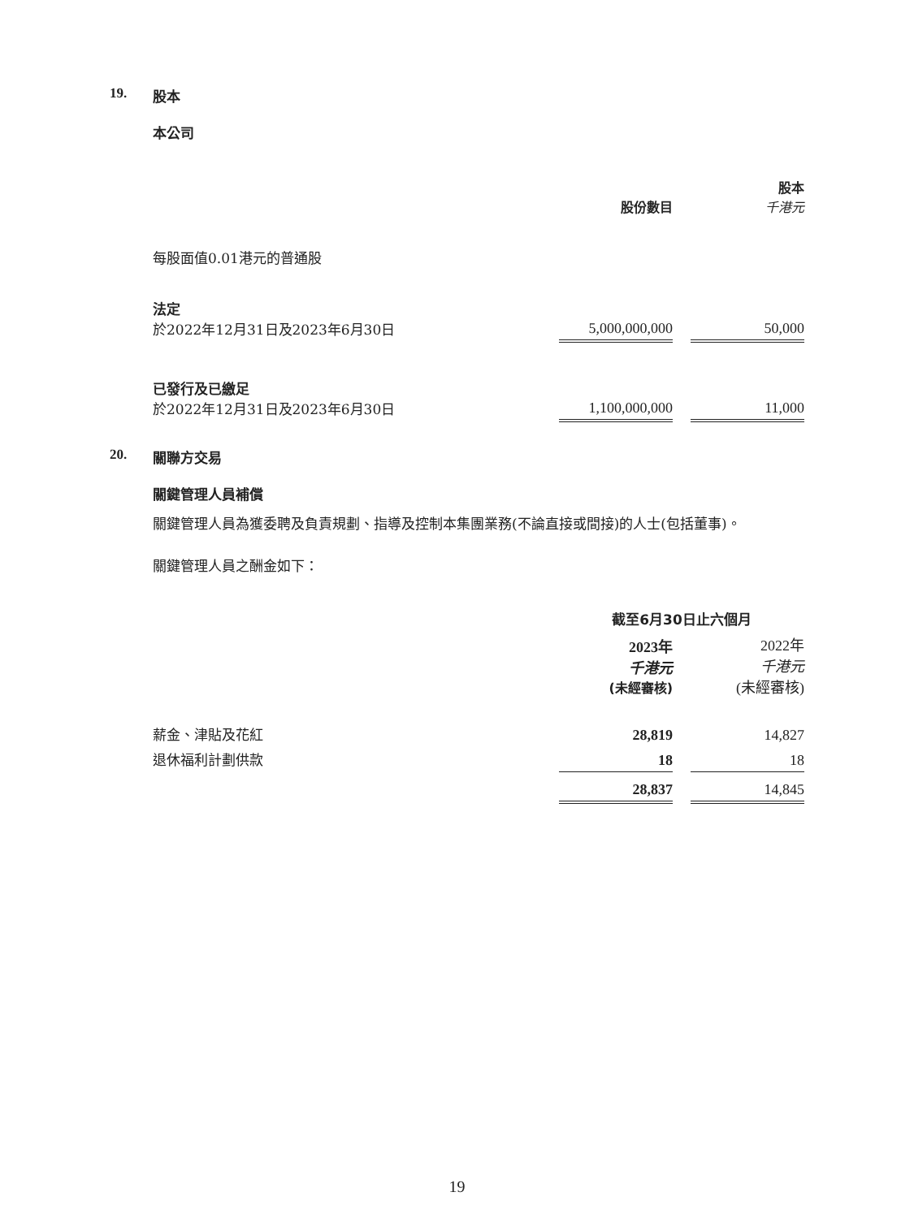19. 股本
本公司
| | 股份數目 | | 股本 千港元 |
| 每股面值0.01港元的普通股 | | | |
| 法定 於2022年12月31日及2023年6月30日 | 5,000,000,000 | | 50,000 |
| 已發行及已繳足 於2022年12月31日及2023年6月30日 | 1,100,000,000 | | 11,000 |
20. 關聯方交易
關鍵管理人員補償
關鍵管理人員為獲委聘及負責規劃、指導及控制本集團業務(不論直接或間接)的人士(包括董事)。
關鍵管理人員之酬金如下：
| | 截至6月30日止六個月 | | |
| | 2023年 千港元 (未經審核) | | 2022年 千港元 (未經審核) |
| 薪金、津貼及花紅 | 28,819 | | 14,827 |
| 退休福利計劃供款 | 18 | | 18 |
| | 28,837 | | 14,845 |
19